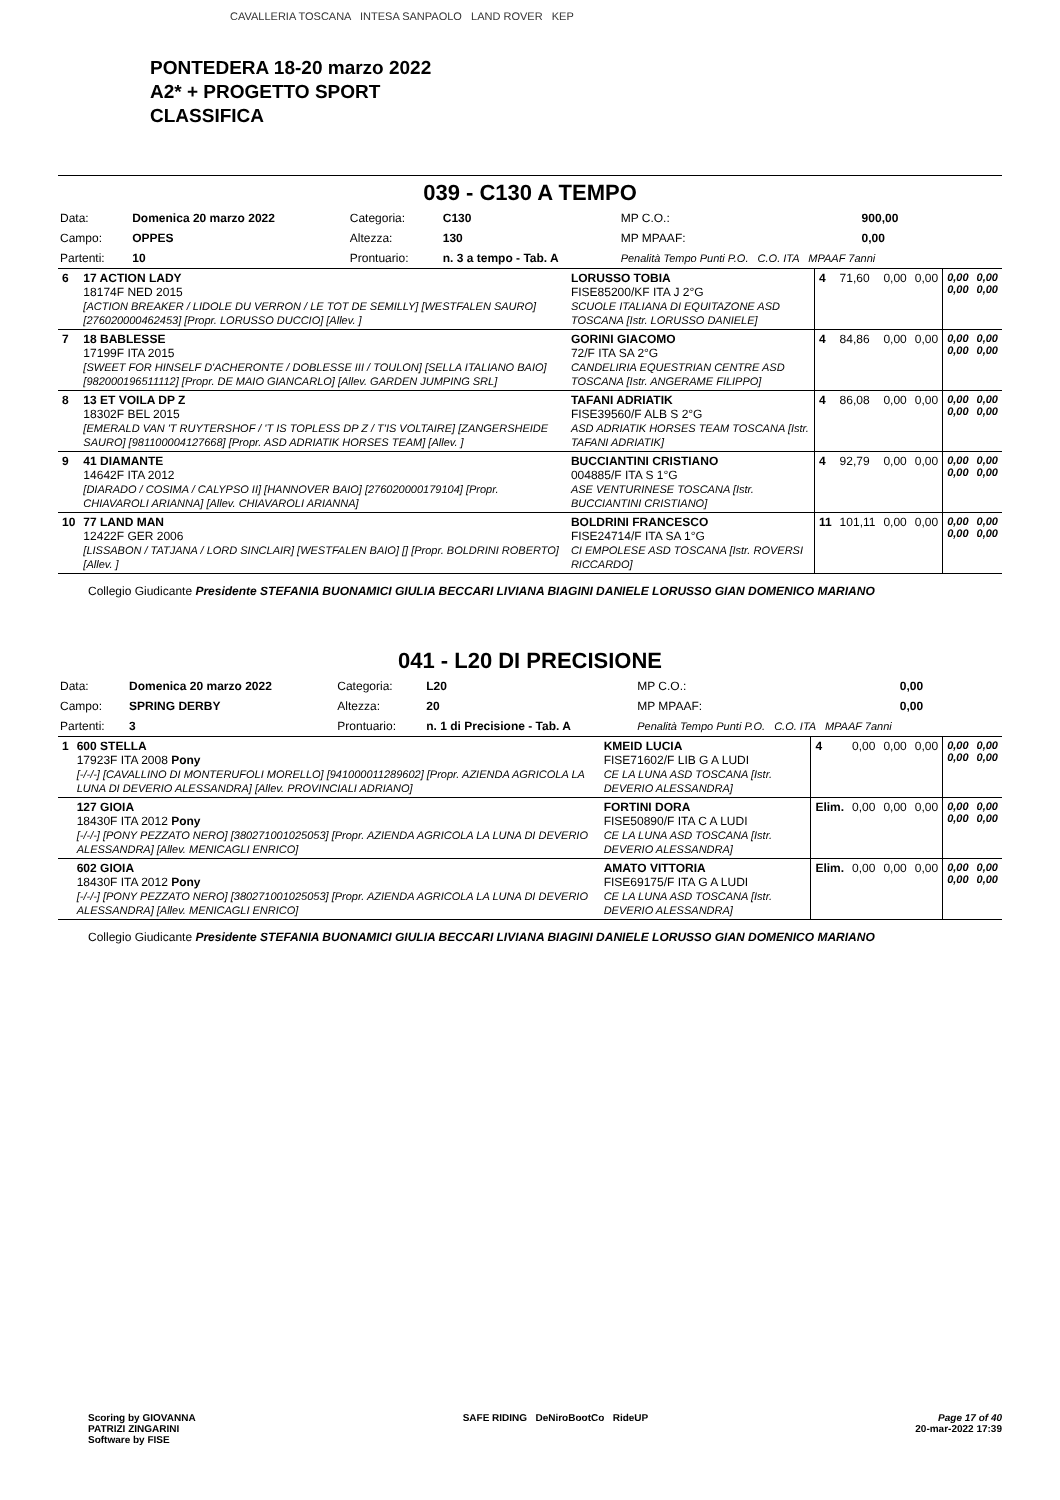CAVALLERIA TOSCANA INTESA SANPAOLO LAND ROVER KEP
PONTEDERA 18-20 marzo 2022
A2* + PROGETTO SPORT
CLASSIFICA
039 - C130 A TEMPO
| Data: | Domenica 20 marzo 2022 | Categoria: | C130 | MP C.O.: | 900,00 |
| Campo: | OPPES | Altezza: | 130 | MP MPAAF: | 0,00 |
| Partenti: | 10 | Prontuario: | n. 3 a tempo - Tab. A | Penalità Tempo Punti P.O. C.O. ITA MPAAF 7anni | |
| 6 | 17 ACTION LADY 18174F NED 2015 [ACTION BREAKER / LIDOLE DU VERRON / LE TOT DE SEMILLY] [WESTFALEN SAURO] [276020000462453] [Propr. LORUSSO DUCCIO] [Allev. ] | LORUSSO TOBIA FISE85200/KF ITA J 2°G SCUOLE ITALIANA DI EQUITAZONE ASD TOSCANA [Istr. LORUSSO DANIELE] | 4 | 71,60 | 0,00 | 0,00 | 0,00 0,00 | 0,00 0,00 |
| 7 | 18 BABLESSE 17199F ITA 2015 [SWEET FOR HINSELF D'ACHERONTE / DOBLESSE III / TOULON] [SELLA ITALIANO BAIO] [982000196511112] [Propr. DE MAIO GIANCARLO] [Allev. GARDEN JUMPING SRL] | GORINI GIACOMO 72/F ITA SA 2°G CANDELIRIA EQUESTRIAN CENTRE ASD TOSCANA [Istr. ANGERAME FILIPPO] | 4 | 84,86 | 0,00 | 0,00 | 0,00 0,00 | 0,00 0,00 |
| 8 | 13 ET VOILA DP Z 18302F BEL 2015 [EMERALD VAN 'T RUYTERSHOF / 'T IS TOPLESS DP Z / T'IS VOLTAIRE] [ZANGERSHEIDE SAURO] [981100004127668] [Propr. ASD ADRIATIK HORSES TEAM] [Allev. ] | TAFANI ADRIATIK FISE39560/F ALB S 2°G ASD ADRIATIK HORSES TEAM TOSCANA [Istr. TAFANI ADRIATIK] | 4 | 86,08 | 0,00 | 0,00 | 0,00 0,00 | 0,00 0,00 |
| 9 | 41 DIAMANTE 14642F ITA 2012 [DIARADO / COSIMA / CALYPSO II] [HANNOVER BAIO] [276020000179104] [Propr. CHIAVAROLI ARIANNA] [Allev. CHIAVAROLI ARIANNA] | BUCCIANTINI CRISTIANO 004885/F ITA S 1°G ASE VENTURINESE TOSCANA [Istr. BUCCIANTINI CRISTIANO] | 4 | 92,79 | 0,00 | 0,00 | 0,00 0,00 | 0,00 0,00 |
| 10 | 77 LAND MAN 12422F GER 2006 [LISSABON / TATJANA / LORD SINCLAIR] [WESTFALEN BAIO] [] [Propr. BOLDRINI ROBERTO] [Allev. ] | BOLDRINI FRANCESCO FISE24714/F ITA SA 1°G CI EMPOLESE ASD TOSCANA [Istr. ROVERSI RICCARDO] | 11 | 101,11 | 0,00 | 0,00 | 0,00 0,00 | 0,00 0,00 |
Collegio Giudicante Presidente STEFANIA BUONAMICI GIULIA BECCARI LIVIANA BIAGINI DANIELE LORUSSO GIAN DOMENICO MARIANO
041 - L20 DI PRECISIONE
| Data: | Domenica 20 marzo 2022 | Categoria: | L20 | MP C.O.: | 0,00 |
| Campo: | SPRING DERBY | Altezza: | 20 | MP MPAAF: | 0,00 |
| Partenti: | 3 | Prontuario: | n. 1 di Precisione - Tab. A | Penalità Tempo Punti P.O. C.O. ITA MPAAF 7anni | |
| 1 | 600 STELLA 17923F ITA 2008 Pony [-/-/-] [CAVALLINO DI MONTERUFOLI MORELLO] [941000011289602] [Propr. AZIENDA AGRICOLA LA LUNA DI DEVERIO ALESSANDRA] [Allev. PROVINCIALI ADRIANO] | KMEID LUCIA FISE71602/F LIB G A LUDI CE LA LUNA ASD TOSCANA [Istr. DEVERIO ALESSANDRA] | 4 | 0,00 | 0,00 | 0,00 | 0,00 0,00 | 0,00 0,00 |
| | 127 GIOIA 18430F ITA 2012 Pony [-/-/-] [PONY PEZZATO NERO] [380271001025053] [Propr. AZIENDA AGRICOLA LA LUNA DI DEVERIO ALESSANDRA] [Allev. MENICAGLI ENRICO] | FORTINI DORA FISE50890/F ITA C A LUDI CE LA LUNA ASD TOSCANA [Istr. DEVERIO ALESSANDRA] | Elim. | 0,00 | 0,00 | 0,00 | 0,00 0,00 | 0,00 0,00 |
| | 602 GIOIA 18430F ITA 2012 Pony [-/-/-] [PONY PEZZATO NERO] [380271001025053] [Propr. AZIENDA AGRICOLA LA LUNA DI DEVERIO ALESSANDRA] [Allev. MENICAGLI ENRICO] | AMATO VITTORIA FISE69175/F ITA G A LUDI CE LA LUNA ASD TOSCANA [Istr. DEVERIO ALESSANDRA] | Elim. | 0,00 | 0,00 | 0,00 | 0,00 0,00 | 0,00 0,00 |
Collegio Giudicante Presidente STEFANIA BUONAMICI GIULIA BECCARI LIVIANA BIAGINI DANIELE LORUSSO GIAN DOMENICO MARIANO
Scoring by GIOVANNA
PATRIZI ZINGARINI
Software by FISE
SAFE RIDING DeNiroBootCo RideUP
Page 17 of 40
20-mar-2022 17:39